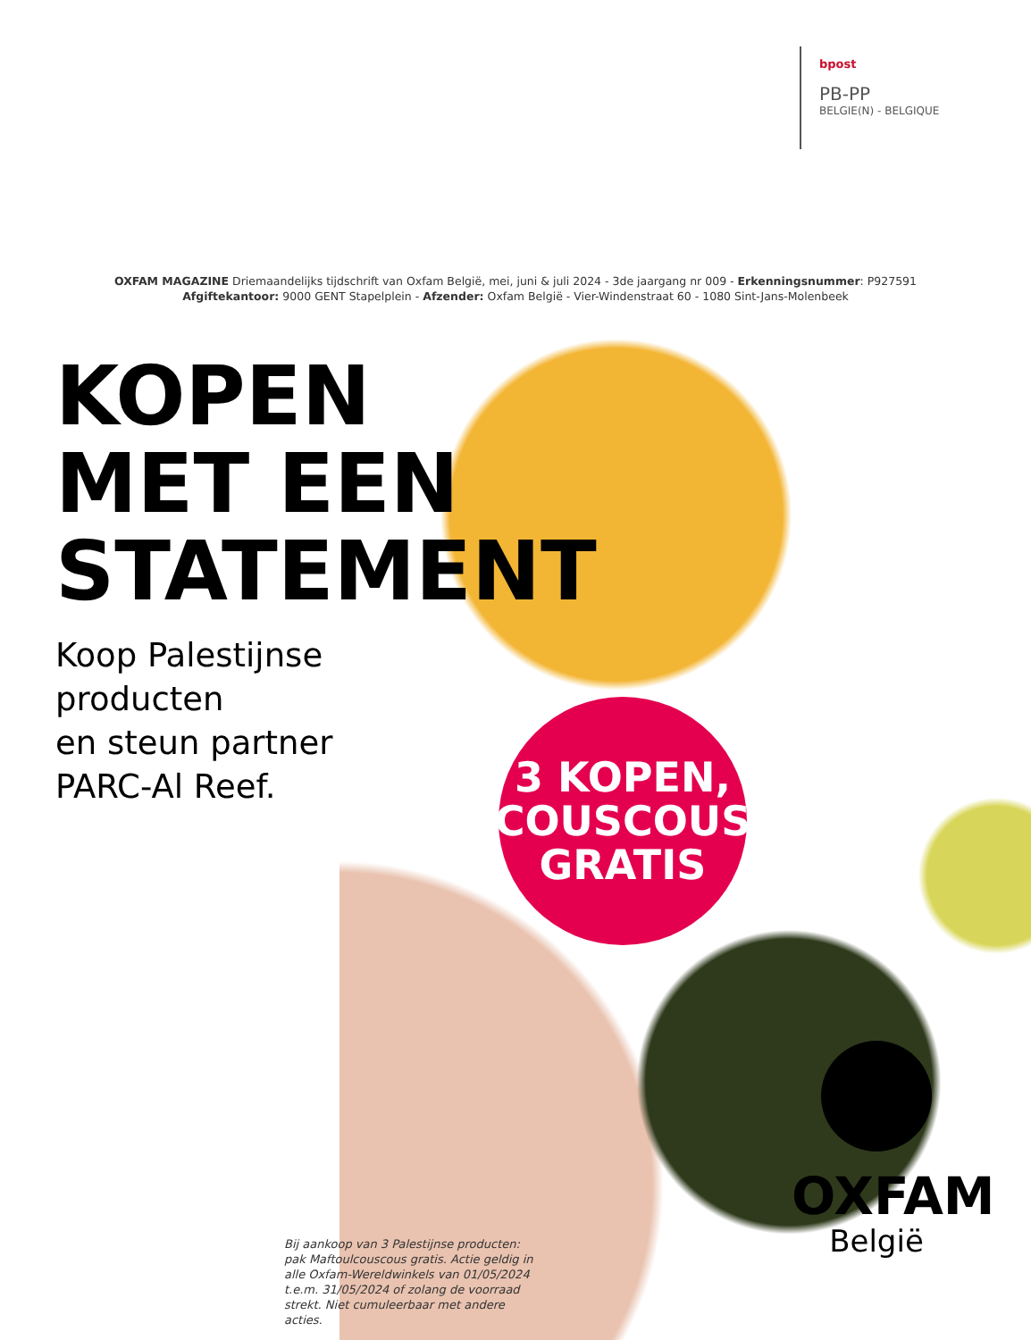bpost
PB-PP
BELGIE(N) - BELGIQUE
OXFAM MAGAZINE Driemaandelijks tijdschrift van Oxfam België, mei, juni & juli 2024 - 3de jaargang nr 009 - Erkenningsnummer: P927591
Afgiftekantoor: 9000 GENT Stapelplein - Afzender: Oxfam België - Vier-Windenstraat 60 - 1080 Sint-Jans-Molenbeek
KOPEN
MET EEN
STATEMENT
Koop Palestijnse
producten
en steun partner
PARC-Al Reef.
3 KOPEN,
COUSCOUS
GRATIS
Bij aankoop van 3 Palestijnse producten: pak Maftoulcouscous gratis. Actie geldig in alle Oxfam-Wereldwinkels van 01/05/2024 t.e.m. 31/05/2024 of zolang de voorraad strekt. Niet cumuleerbaar met andere acties.
OXFAM
België